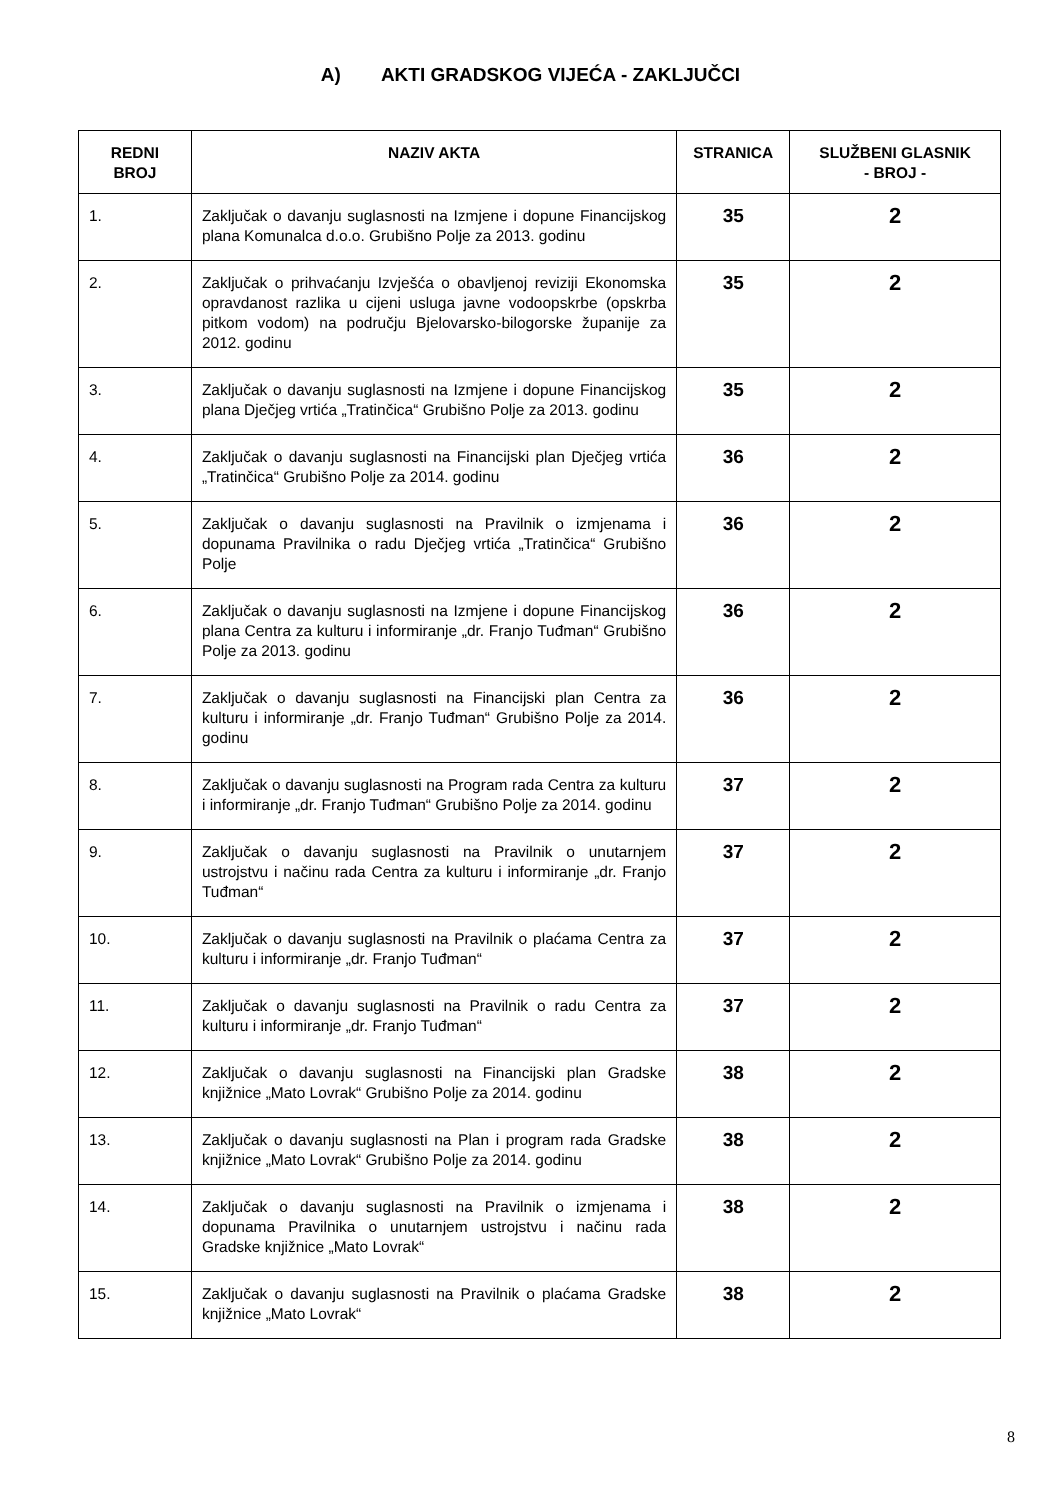A) AKTI GRADSKOG VIJEĆA - ZAKLJUČCI
| REDNI BROJ | NAZIV AKTA | STRANICA | SLUŽBENI GLASNIK - BROJ - |
| --- | --- | --- | --- |
| 1. | Zaključak o davanju suglasnosti na Izmjene i dopune Financijskog plana Komunalca d.o.o. Grubišno Polje za 2013. godinu | 35 | 2 |
| 2. | Zaključak o prihvaćanju Izvješća o obavljenoj reviziji Ekonomska opravdanost razlika u cijeni usluga javne vodoopskrbe (opskrba pitkom vodom) na području Bjelovarsko-bilogorske županije za 2012. godinu | 35 | 2 |
| 3. | Zaključak o davanju suglasnosti na Izmjene i dopune Financijskog plana Dječjeg vrtića „Tratinčica“ Grubišno Polje za 2013. godinu | 35 | 2 |
| 4. | Zaključak o davanju suglasnosti na Financijski plan Dječjeg vrtića „Tratinčica“ Grubišno Polje za 2014. godinu | 36 | 2 |
| 5. | Zaključak o davanju suglasnosti na Pravilnik o izmjenama i dopunama Pravilnika o radu Dječjeg vrtića „Tratinčica“ Grubišno Polje | 36 | 2 |
| 6. | Zaključak o davanju suglasnosti na Izmjene i dopune Financijskog plana Centra za kulturu i informiranje „dr. Franjo Tuđman“ Grubišno Polje za 2013. godinu | 36 | 2 |
| 7. | Zaključak o davanju suglasnosti na Financijski plan Centra za kulturu i informiranje „dr. Franjo Tuđman“ Grubišno Polje za 2014. godinu | 36 | 2 |
| 8. | Zaključak o davanju suglasnosti na Program rada Centra za kulturu i informiranje „dr. Franjo Tuđman“ Grubišno Polje za 2014. godinu | 37 | 2 |
| 9. | Zaključak o davanju suglasnosti na Pravilnik o unutarnjem ustrojstvu i načinu rada Centra za kulturu i informiranje „dr. Franjo Tuđman“ | 37 | 2 |
| 10. | Zaključak o davanju suglasnosti na Pravilnik o plaćama Centra za kulturu i informiranje „dr. Franjo Tuđman“ | 37 | 2 |
| 11. | Zaključak o davanju suglasnosti na Pravilnik o radu Centra za kulturu i informiranje „dr. Franjo Tuđman“ | 37 | 2 |
| 12. | Zaključak o davanju suglasnosti na Financijski plan Gradske knjižnice „Mato Lovrak“ Grubišno Polje za 2014. godinu | 38 | 2 |
| 13. | Zaključak o davanju suglasnosti na Plan i program rada Gradske knjižnice „Mato Lovrak“ Grubišno Polje za 2014. godinu | 38 | 2 |
| 14. | Zaključak o davanju suglasnosti na Pravilnik o izmjenama i dopunama Pravilnika o unutarnjem ustrojstvu i načinu rada Gradske knjižnice „Mato Lovrak“ | 38 | 2 |
| 15. | Zaključak o davanju suglasnosti na Pravilnik o plaćama Gradske knjižnice „Mato Lovrak“ | 38 | 2 |
8